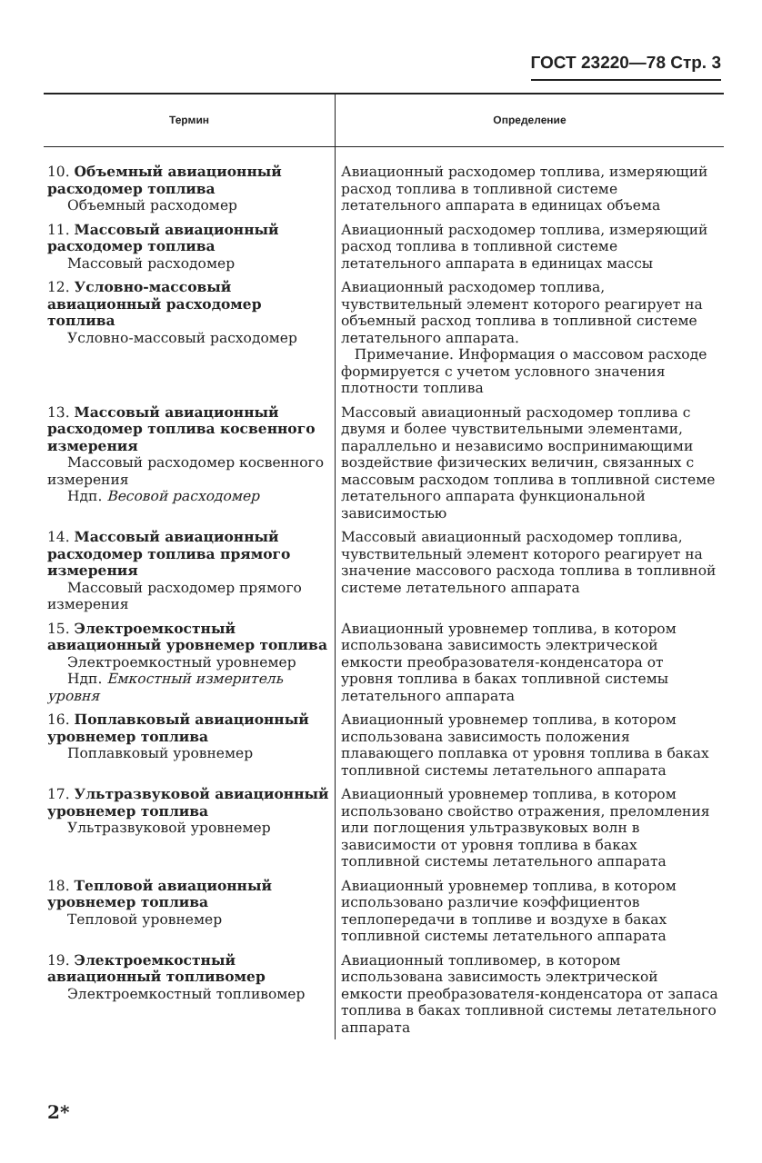ГОСТ 23220—78 Стр. 3
| Термин | Определение |
| --- | --- |
| 10. Объемный авиационный расходомер топлива Объемный расходомер | Авиационный расходомер топлива, измеряющий расход топлива в топливной системе летательного аппарата в единицах объема |
| 11. Массовый авиационный расходомер топлива Массовый расходомер | Авиационный расходомер топлива, измеряющий расход топлива в топливной системе летательного аппарата в единицах массы |
| 12. Условно-массовый авиационный расходомер топлива Условно-массовый расходомер | Авиационный расходомер топлива, чувствительный элемент которого реагирует на объемный расход топлива в топливной системе летательного аппарата. Примечание. Информация о массовом расходе формируется с учетом условного значения плотности топлива |
| 13. Массовый авиационный расходомер топлива косвенного измерения Массовый расходомер косвенного измерения Ндп. Весовой расходомер | Массовый авиационный расходомер топлива с двумя и более чувствительными элементами, параллельно и независимо воспринимающими воздействие физических величин, связанных с массовым расходом топлива в топливной системе летательного аппарата функциональной зависимостью |
| 14. Массовый авиационный расходомер топлива прямого измерения Массовый расходомер прямого измерения | Массовый авиационный расходомер топлива, чувствительный элемент которого реагирует на значение массового расхода топлива в топливной системе летательного аппарата |
| 15. Электроемкостный авиационный уровнемер топлива Электроемкостный уровнемер Ндп. Емкостный измеритель уровня | Авиационный уровнемер топлива, в котором использована зависимость электрической емкости преобразователя-конденсатора от уровня топлива в баках топливной системы летательного аппарата |
| 16. Поплавковый авиационный уровнемер топлива Поплавковый уровнемер | Авиационный уровнемер топлива, в котором использована зависимость положения плавающего поплавка от уровня топлива в баках топливной системы летательного аппарата |
| 17. Ультразвуковой авиационный уровнемер топлива Ультразвуковой уровнемер | Авиационный уровнемер топлива, в котором использовано свойство отражения, преломления или поглощения ультразвуковых волн в зависимости от уровня топлива в баках топливной системы летательного аппарата |
| 18. Тепловой авиационный уровнемер топлива Тепловой уровнемер | Авиационный уровнемер топлива, в котором использовано различие коэффициентов теплопередачи в топливе и воздухе в баках топливной системы летательного аппарата |
| 19. Электроемкостный авиационный топливомер Электроемкостный топливомер | Авиационный топливомер, в котором использована зависимость электрической емкости преобразователя-конденсатора от запаса топлива в баках топливной системы летательного аппарата |
2*